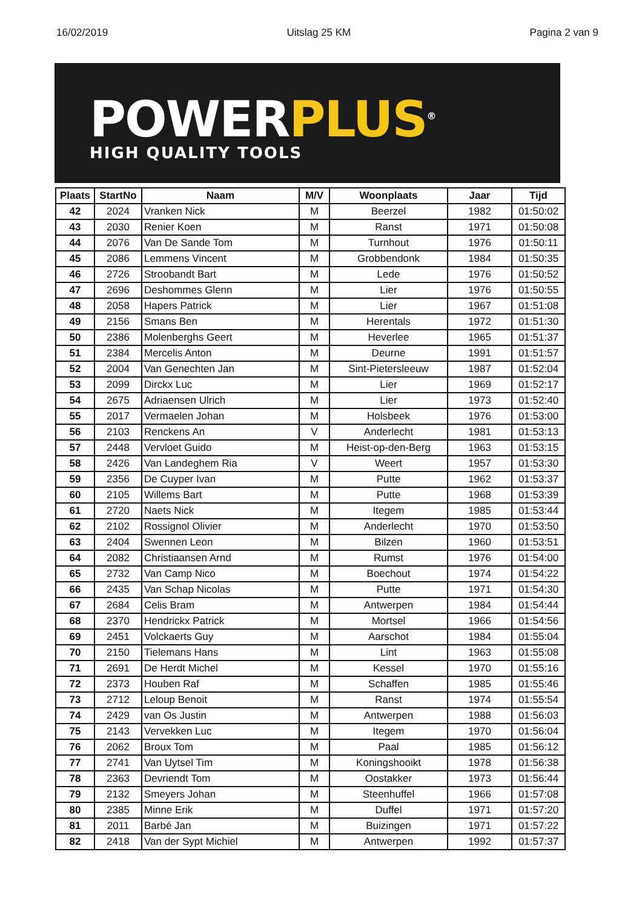16/02/2019 Uitslag 25 KM Pagina 2 van 9
POWERPLUS<sup>®</sup>
HIGH QUALITY TOOLS
| Plaats | StartNo | Naam | M/V | Woonplaats | Jaar | Tijd |
| --- | --- | --- | --- | --- | --- | --- |
| 42 | 2024 | Vranken Nick | M | Beerzel | 1982 | 01:50:02 |
| 43 | 2030 | Renier Koen | M | Ranst | 1971 | 01:50:08 |
| 44 | 2076 | Van De Sande Tom | M | Turnhout | 1976 | 01:50:11 |
| 45 | 2086 | Lemmens Vincent | M | Grobbendonk | 1984 | 01:50:35 |
| 46 | 2726 | Stroobandt Bart | M | Lede | 1976 | 01:50:52 |
| 47 | 2696 | Deshommes Glenn | M | Lier | 1976 | 01:50:55 |
| 48 | 2058 | Hapers Patrick | M | Lier | 1967 | 01:51:08 |
| 49 | 2156 | Smans Ben | M | Herentals | 1972 | 01:51:30 |
| 50 | 2386 | Molenberghs Geert | M | Heverlee | 1965 | 01:51:37 |
| 51 | 2384 | Mercelis Anton | M | Deurne | 1991 | 01:51:57 |
| 52 | 2004 | Van Genechten Jan | M | Sint-Pietersleeuw | 1987 | 01:52:04 |
| 53 | 2099 | Dirckx Luc | M | Lier | 1969 | 01:52:17 |
| 54 | 2675 | Adriaensen Ulrich | M | Lier | 1973 | 01:52:40 |
| 55 | 2017 | Vermaelen Johan | M | Holsbeek | 1976 | 01:53:00 |
| 56 | 2103 | Renckens An | V | Anderlecht | 1981 | 01:53:13 |
| 57 | 2448 | Vervloet Guido | M | Heist-op-den-Berg | 1963 | 01:53:15 |
| 58 | 2426 | Van Landeghem Ria | V | Weert | 1957 | 01:53:30 |
| 59 | 2356 | De Cuyper Ivan | M | Putte | 1962 | 01:53:37 |
| 60 | 2105 | Willems Bart | M | Putte | 1968 | 01:53:39 |
| 61 | 2720 | Naets Nick | M | Itegem | 1985 | 01:53:44 |
| 62 | 2102 | Rossignol Olivier | M | Anderlecht | 1970 | 01:53:50 |
| 63 | 2404 | Swennen Leon | M | Bilzen | 1960 | 01:53:51 |
| 64 | 2082 | Christiaansen Arnd | M | Rumst | 1976 | 01:54:00 |
| 65 | 2732 | Van Camp Nico | M | Boechout | 1974 | 01:54:22 |
| 66 | 2435 | Van Schap Nicolas | M | Putte | 1971 | 01:54:30 |
| 67 | 2684 | Celis Bram | M | Antwerpen | 1984 | 01:54:44 |
| 68 | 2370 | Hendrickx Patrick | M | Mortsel | 1966 | 01:54:56 |
| 69 | 2451 | Volckaerts Guy | M | Aarschot | 1984 | 01:55:04 |
| 70 | 2150 | Tielemans Hans | M | Lint | 1963 | 01:55:08 |
| 71 | 2691 | De Herdt Michel | M | Kessel | 1970 | 01:55:16 |
| 72 | 2373 | Houben Raf | M | Schaffen | 1985 | 01:55:46 |
| 73 | 2712 | Leloup Benoit | M | Ranst | 1974 | 01:55:54 |
| 74 | 2429 | van Os Justin | M | Antwerpen | 1988 | 01:56:03 |
| 75 | 2143 | Vervekken Luc | M | Itegem | 1970 | 01:56:04 |
| 76 | 2062 | Broux Tom | M | Paal | 1985 | 01:56:12 |
| 77 | 2741 | Van Uytsel Tim | M | Koningshooikt | 1978 | 01:56:38 |
| 78 | 2363 | Devriendt Tom | M | Oostakker | 1973 | 01:56:44 |
| 79 | 2132 | Smeyers Johan | M | Steenhuffel | 1966 | 01:57:08 |
| 80 | 2385 | Minne Erik | M | Duffel | 1971 | 01:57:20 |
| 81 | 2011 | Barbé Jan | M | Buizingen | 1971 | 01:57:22 |
| 82 | 2418 | Van der Sypt Michiel | M | Antwerpen | 1992 | 01:57:37 |